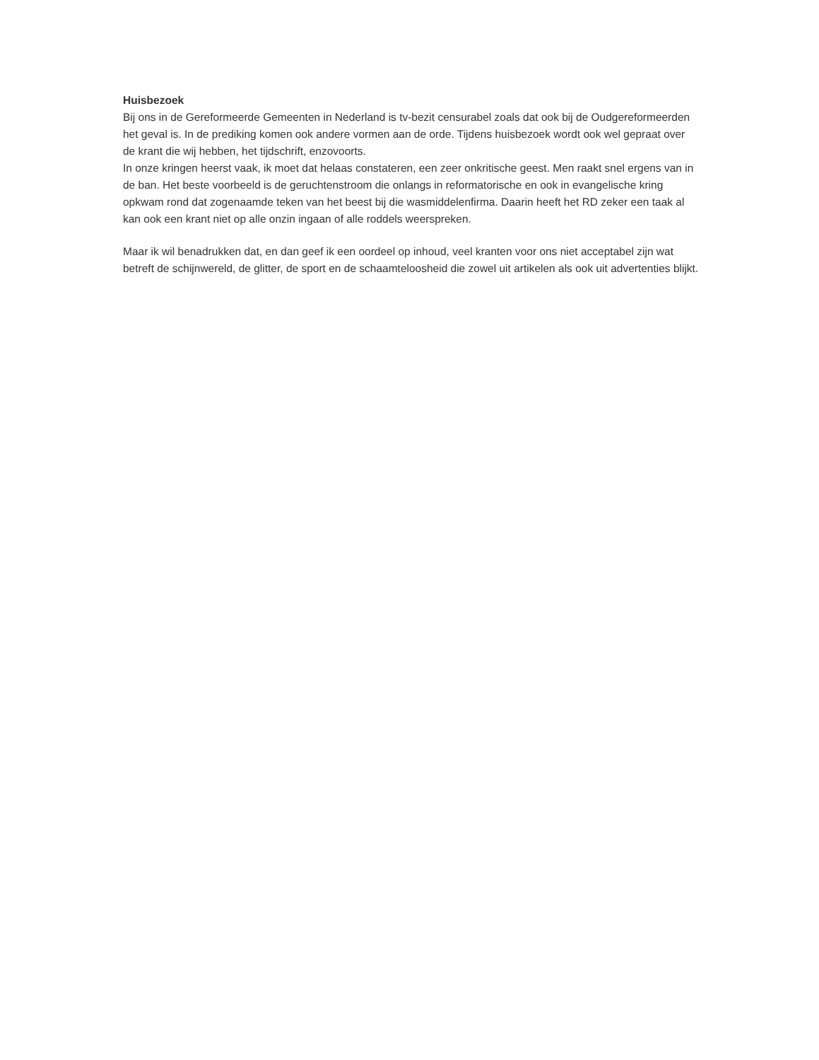Huisbezoek
Bij ons in de Gereformeerde Gemeenten in Nederland is tv-bezit censurabel zoals dat ook bij de Oudgereformeerden het geval is. In de prediking komen ook andere vormen aan de orde. Tijdens huisbezoek wordt ook wel gepraat over de krant die wij hebben, het tijdschrift, enzovoorts.
In onze kringen heerst vaak, ik moet dat helaas constateren, een zeer onkritische geest. Men raakt snel ergens van in de ban. Het beste voorbeeld is de geruchtenstroom die onlangs in reformatorische en ook in evangelische kring opkwam rond dat zogenaamde teken van het beest bij die wasmiddelenfirma. Daarin heeft het RD zeker een taak al kan ook een krant niet op alle onzin ingaan of alle roddels weerspreken.
Maar ik wil benadrukken dat, en dan geef ik een oordeel op inhoud, veel kranten voor ons niet acceptabel zijn wat betreft de schijnwereld, de glitter, de sport en de schaamteloosheid die zowel uit artikelen als ook uit advertenties blijkt.